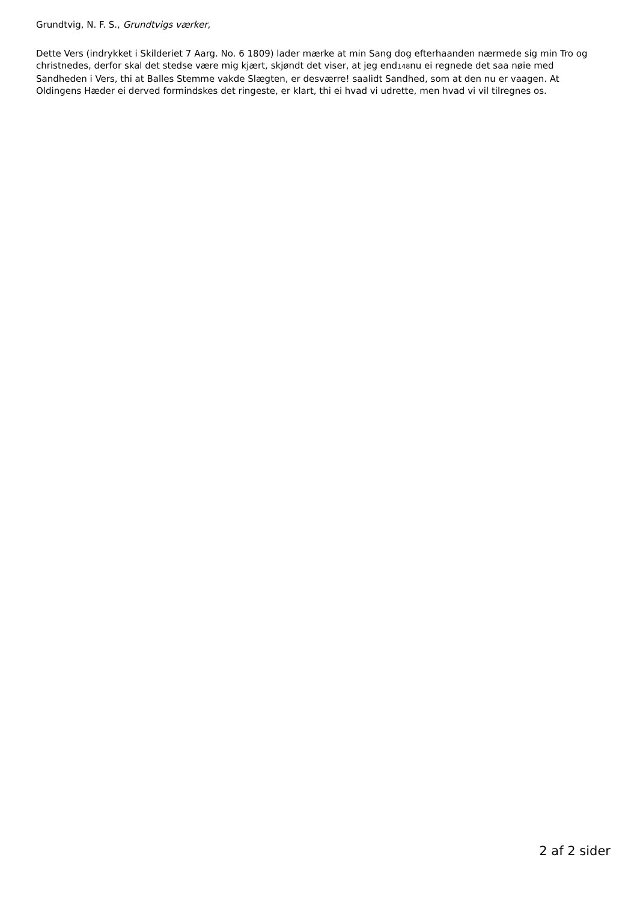Grundtvig, N. F. S., Grundtvigs værker,
Dette Vers (indrykket i Skilderiet 7 Aarg. No. 6 1809) lader mærke at min Sang dog efterhaanden nærmede sig min Tro og christnedes, derfor skal det stedse være mig kjært, skjøndt det viser, at jeg end148nu ei regnede det saa nøie med Sandheden i Vers, thi at Balles Stemme vakde Slægten, er desværre! saalidt Sandhed, som at den nu er vaagen. At Oldingens Hæder ei derved formindskes det ringeste, er klart, thi ei hvad vi udrette, men hvad vi vil tilregnes os.
2 af 2 sider